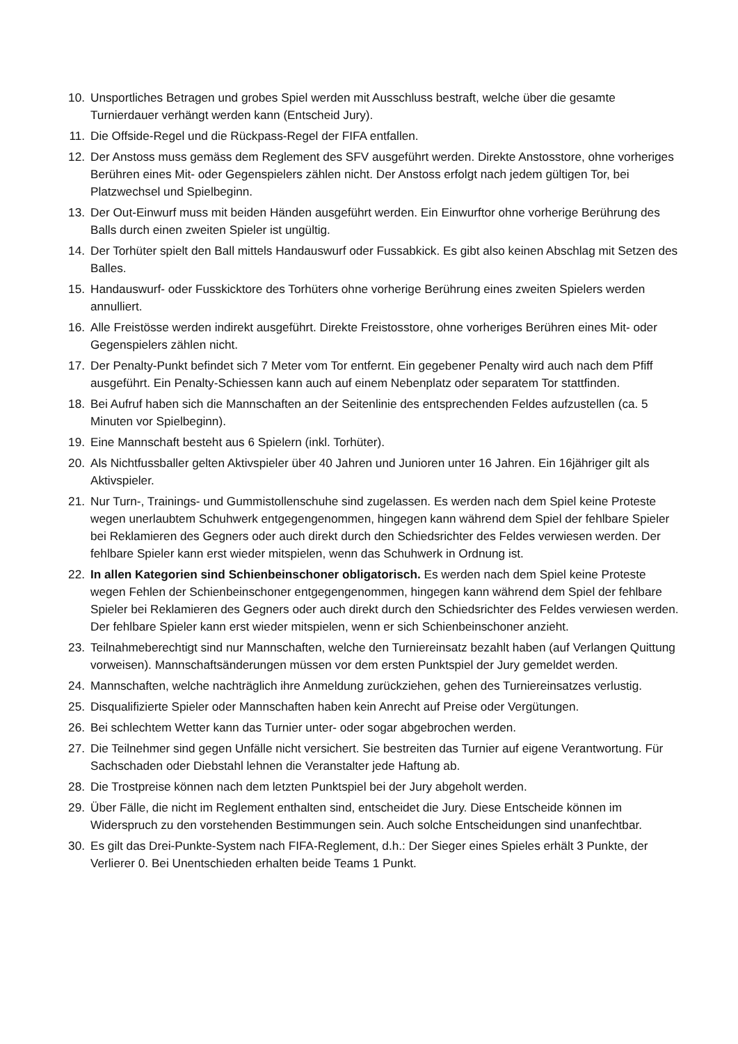10. Unsportliches Betragen und grobes Spiel werden mit Ausschluss bestraft, welche über die gesamte Turnierdauer verhängt werden kann (Entscheid Jury).
11. Die Offside-Regel und die Rückpass-Regel der FIFA entfallen.
12. Der Anstoss muss gemäss dem Reglement des SFV ausgeführt werden. Direkte Anstosstore, ohne vorheriges Berühren eines Mit- oder Gegenspielers zählen nicht. Der Anstoss erfolgt nach jedem gültigen Tor, bei Platzwechsel und Spielbeginn.
13. Der Out-Einwurf muss mit beiden Händen ausgeführt werden. Ein Einwurftor ohne vorherige Berührung des Balls durch einen zweiten Spieler ist ungültig.
14. Der Torhüter spielt den Ball mittels Handauswurf oder Fussabkick. Es gibt also keinen Abschlag mit Setzen des Balles.
15. Handauswurf- oder Fusskicktore des Torhüters ohne vorherige Berührung eines zweiten Spielers werden annulliert.
16. Alle Freistösse werden indirekt ausgeführt. Direkte Freistosstore, ohne vorheriges Berühren eines Mit- oder Gegenspielers zählen nicht.
17. Der Penalty-Punkt befindet sich 7 Meter vom Tor entfernt. Ein gegebener Penalty wird auch nach dem Pfiff ausgeführt. Ein Penalty-Schiessen kann auch auf einem Nebenplatz oder separatem Tor stattfinden.
18. Bei Aufruf haben sich die Mannschaften an der Seitenlinie des entsprechenden Feldes aufzustellen (ca. 5 Minuten vor Spielbeginn).
19. Eine Mannschaft besteht aus 6 Spielern (inkl. Torhüter).
20. Als Nichtfussballer gelten Aktivspieler über 40 Jahren und Junioren unter 16 Jahren. Ein 16jähriger gilt als Aktivspieler.
21. Nur Turn-, Trainings- und Gummistollenschuhe sind zugelassen. Es werden nach dem Spiel keine Proteste wegen unerlaubtem Schuhwerk entgegengenommen, hingegen kann während dem Spiel der fehlbare Spieler bei Reklamieren des Gegners oder auch direkt durch den Schiedsrichter des Feldes verwiesen werden. Der fehlbare Spieler kann erst wieder mitspielen, wenn das Schuhwerk in Ordnung ist.
22. In allen Kategorien sind Schienbeinschoner obligatorisch. Es werden nach dem Spiel keine Proteste wegen Fehlen der Schienbeinschoner entgegengenommen, hingegen kann während dem Spiel der fehlbare Spieler bei Reklamieren des Gegners oder auch direkt durch den Schiedsrichter des Feldes verwiesen werden. Der fehlbare Spieler kann erst wieder mitspielen, wenn er sich Schienbeinschoner anzieht.
23. Teilnahmeberechtigt sind nur Mannschaften, welche den Turniereinsatz bezahlt haben (auf Verlangen Quittung vorweisen). Mannschaftsänderungen müssen vor dem ersten Punktspiel der Jury gemeldet werden.
24. Mannschaften, welche nachträglich ihre Anmeldung zurückziehen, gehen des Turniereinsatzes verlustig.
25. Disqualifizierte Spieler oder Mannschaften haben kein Anrecht auf Preise oder Vergütungen.
26. Bei schlechtem Wetter kann das Turnier unter- oder sogar abgebrochen werden.
27. Die Teilnehmer sind gegen Unfälle nicht versichert. Sie bestreiten das Turnier auf eigene Verantwortung. Für Sachschaden oder Diebstahl lehnen die Veranstalter jede Haftung ab.
28. Die Trostpreise können nach dem letzten Punktspiel bei der Jury abgeholt werden.
29. Über Fälle, die nicht im Reglement enthalten sind, entscheidet die Jury. Diese Entscheide können im Widerspruch zu den vorstehenden Bestimmungen sein. Auch solche Entscheidungen sind unanfechtbar.
30. Es gilt das Drei-Punkte-System nach FIFA-Reglement, d.h.: Der Sieger eines Spieles erhält 3 Punkte, der Verlierer 0. Bei Unentschieden erhalten beide Teams 1 Punkt.